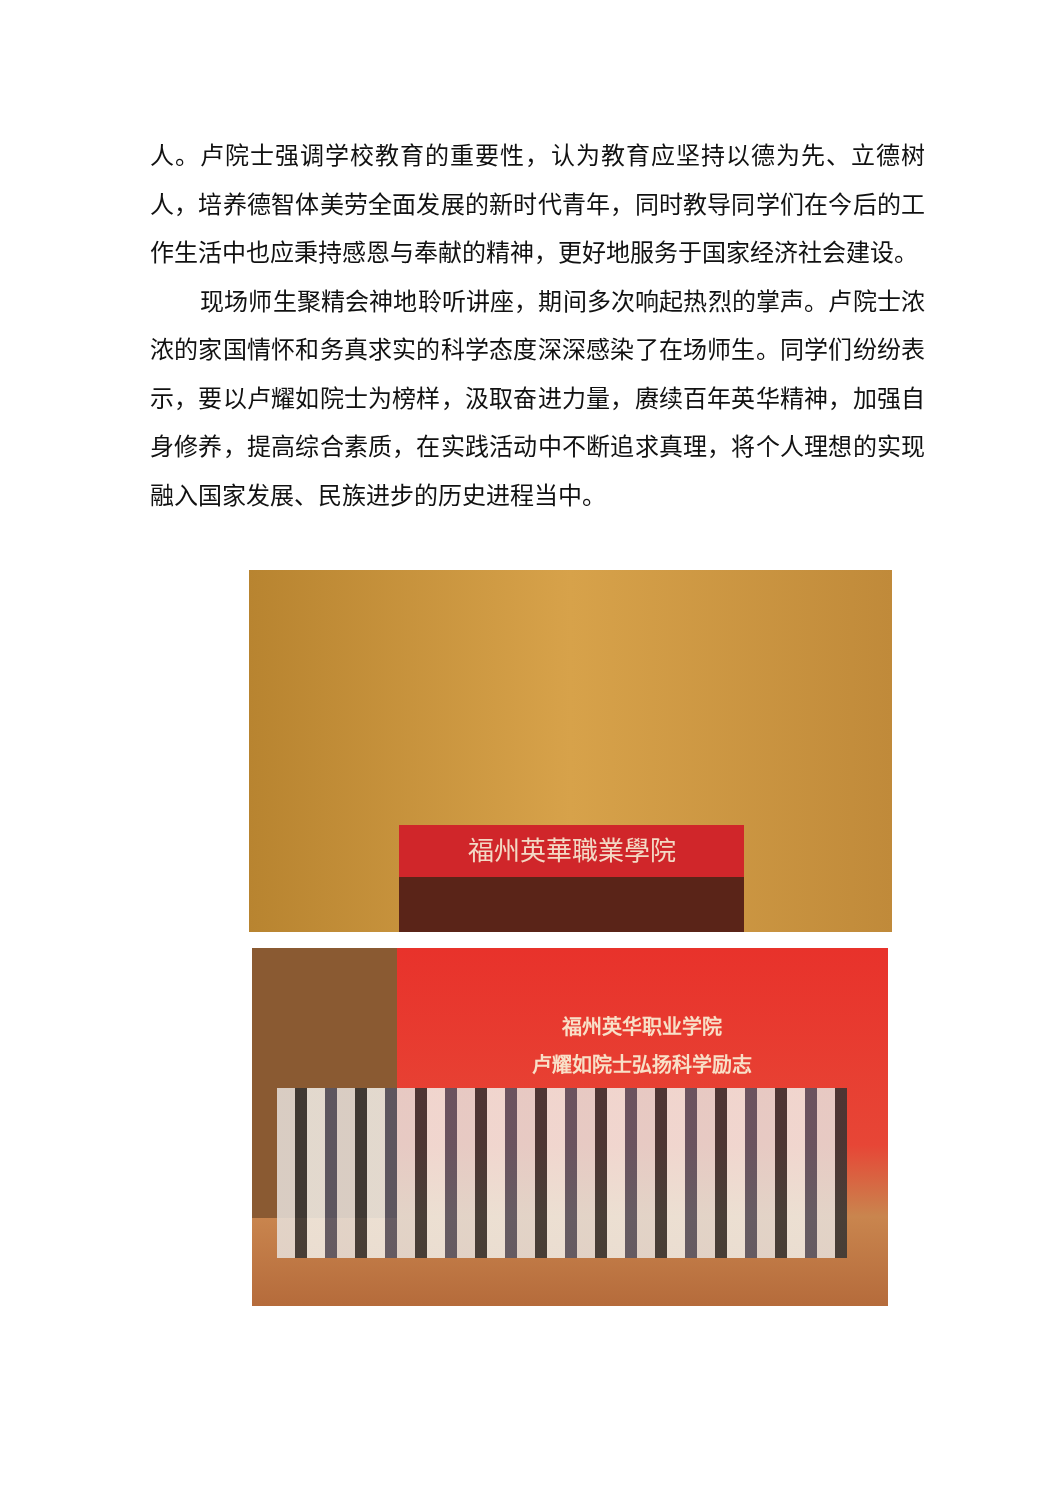人。卢院士强调学校教育的重要性，认为教育应坚持以德为先、立德树人，培养德智体美劳全面发展的新时代青年，同时教导同学们在今后的工作生活中也应秉持感恩与奉献的精神，更好地服务于国家经济社会建设。
现场师生聚精会神地聆听讲座，期间多次响起热烈的掌声。卢院士浓浓的家国情怀和务真求实的科学态度深深感染了在场师生。同学们纷纷表示，要以卢耀如院士为榜样，汲取奋进力量，赓续百年英华精神，加强自身修养，提高综合素质，在实践活动中不断追求真理，将个人理想的实现融入国家发展、民族进步的历史进程当中。
福州英華職業學院
福州英华职业学院
卢耀如院士弘扬科学励志